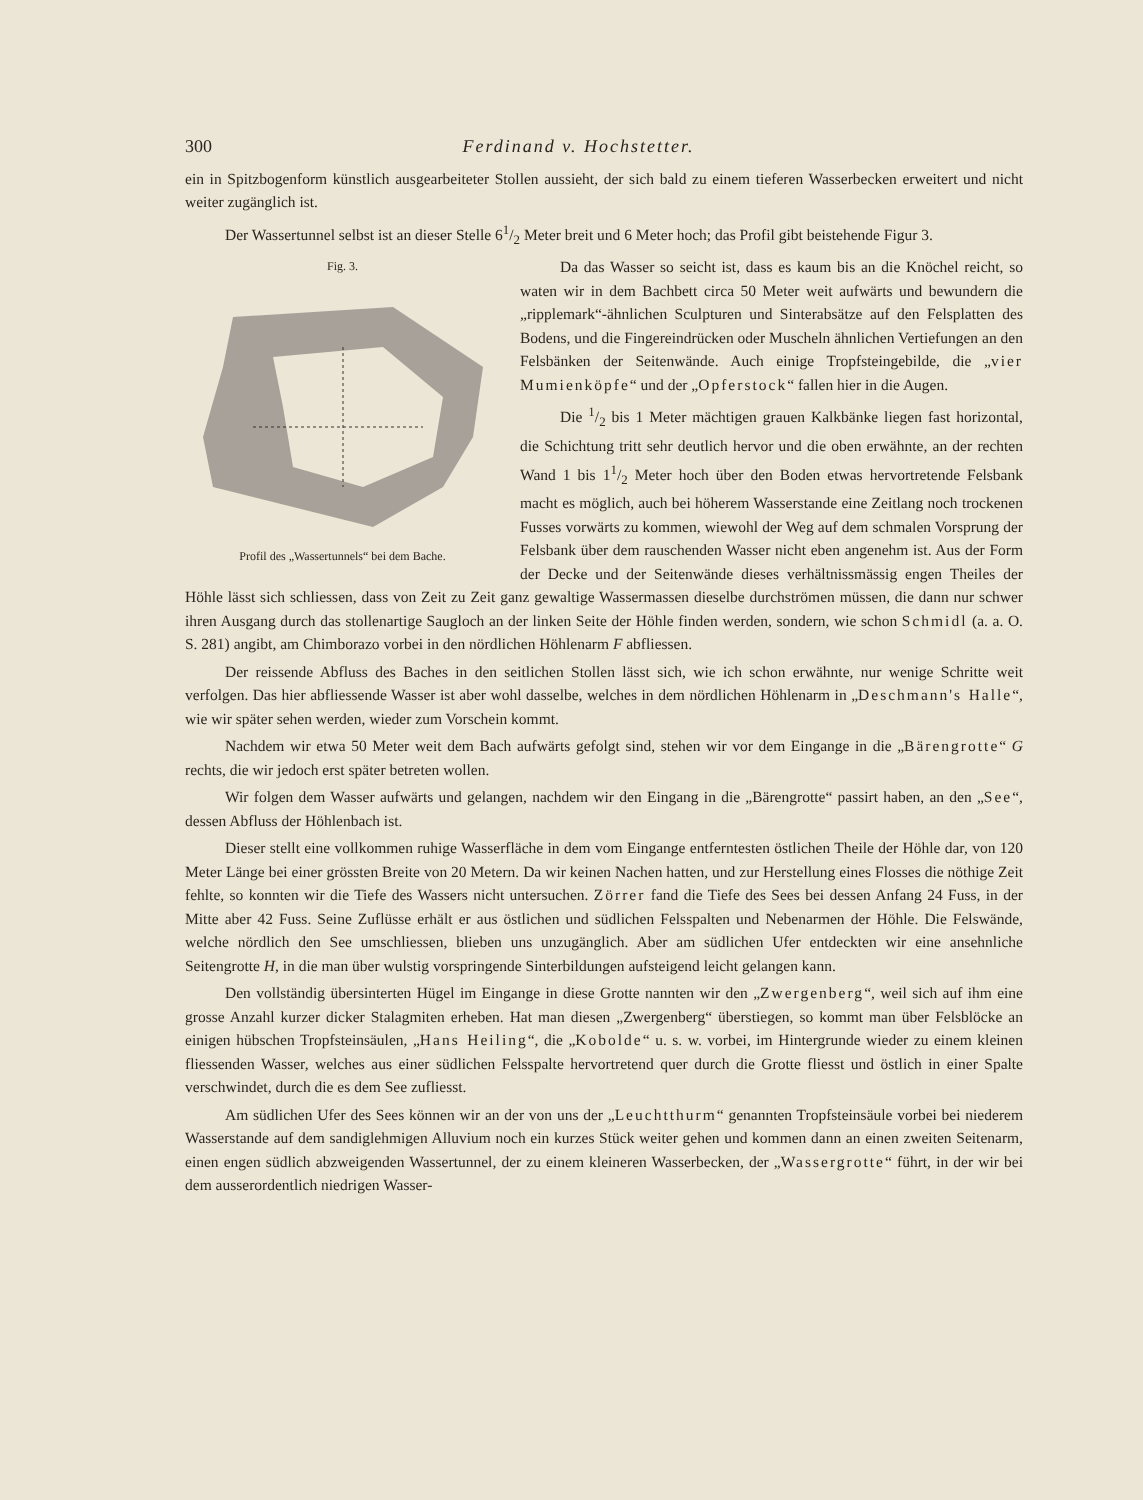300 Ferdinand v. Hochstetter.
ein in Spitzbogenform künstlich ausgearbeiteter Stollen aussieht, der sich bald zu einem tieferen Wasserbecken erweitert und nicht weiter zugänglich ist.
Der Wassertunnel selbst ist an dieser Stelle 61/2 Meter breit und 6 Meter hoch; das Profil gibt beistehende Figur 3.
Fig. 3. Profil des „Wassertunnels“ bei dem Bache.
Da das Wasser so seicht ist, dass es kaum bis an die Knöchel reicht, so waten wir in dem Bachbett circa 50 Meter weit aufwärts und bewundern die „ripplemark“-ähnlichen Sculpturen und Sinterabsätze auf den Felsplatten des Bodens, und die Fingereindrücken oder Muscheln ähnlichen Vertiefungen an den Felsbänken der Seitenwände. Auch einige Tropfsteingebilde, die „vier Mumienköpfe“ und der „Opferstock“ fallen hier in die Augen.
Die 1/2 bis 1 Meter mächtigen grauen Kalkbänke liegen fast horizontal, die Schichtung tritt sehr deutlich hervor und die oben erwähnte, an der rechten Wand 1 bis 11/2 Meter hoch über den Boden etwas hervortretende Felsbank macht es möglich, auch bei höherem Wasserstande eine Zeitlang noch trockenen Fusses vorwärts zu kommen, wiewohl der Weg auf dem schmalen Vorsprung der Felsbank über dem rauschenden Wasser nicht eben angenehm ist. Aus der Form der Decke und der Seitenwände dieses verhältnissmässig engen Theiles der Höhle lässt sich schliessen, dass von Zeit zu Zeit ganz gewaltige Wassermassen dieselbe durchströmen müssen, die dann nur schwer ihren Ausgang durch das stollenartige Saugloch an der linken Seite der Höhle finden werden, sondern, wie schon Schmidl (a. a. O. S. 281) angibt, am Chimborazo vorbei in den nördlichen Höhlenarm F abfliessen.
Der reissende Abfluss des Baches in den seitlichen Stollen lässt sich, wie ich schon erwähnte, nur wenige Schritte weit verfolgen. Das hier abfliessende Wasser ist aber wohl dasselbe, welches in dem nördlichen Höhlenarm in „Deschmann's Halle“, wie wir später sehen werden, wieder zum Vorschein kommt.
Nachdem wir etwa 50 Meter weit dem Bach aufwärts gefolgt sind, stehen wir vor dem Eingange in die „Bärengrotte“ G rechts, die wir jedoch erst später betreten wollen.
Wir folgen dem Wasser aufwärts und gelangen, nachdem wir den Eingang in die „Bärengrotte“ passirt haben, an den „See“, dessen Abfluss der Höhlenbach ist.
Dieser stellt eine vollkommen ruhige Wasserfläche in dem vom Eingange entferntesten östlichen Theile der Höhle dar, von 120 Meter Länge bei einer grössten Breite von 20 Metern. Da wir keinen Nachen hatten, und zur Herstellung eines Flosses die nöthige Zeit fehlte, so konnten wir die Tiefe des Wassers nicht untersuchen. Zörrer fand die Tiefe des Sees bei dessen Anfang 24 Fuss, in der Mitte aber 42 Fuss. Seine Zuflüsse erhält er aus östlichen und südlichen Felsspalten und Nebenarmen der Höhle. Die Felswände, welche nördlich den See umschliessen, blieben uns unzugänglich. Aber am südlichen Ufer entdeckten wir eine ansehnliche Seitengrotte H, in die man über wulstig vorspringende Sinterbildungen aufsteigend leicht gelangen kann.
Den vollständig übersinterten Hügel im Eingange in diese Grotte nannten wir den „Zwergenberg“, weil sich auf ihm eine grosse Anzahl kurzer dicker Stalagmiten erheben. Hat man diesen „Zwergenberg“ überstiegen, so kommt man über Felsblöcke an einigen hübschen Tropfsteinsäulen, „Hans Heiling“, die „Kobolde“ u. s. w. vorbei, im Hintergrunde wieder zu einem kleinen fliessenden Wasser, welches aus einer südlichen Felsspalte hervortretend quer durch die Grotte fliesst und östlich in einer Spalte verschwindet, durch die es dem See zufliesst.
Am südlichen Ufer des Sees können wir an der von uns der „Leuchtthurm“ genannten Tropfsteinsäule vorbei bei niederem Wasserstande auf dem sandiglehmigen Alluvium noch ein kurzes Stück weiter gehen und kommen dann an einen zweiten Seitenarm, einen engen südlich abzweigenden Wassertunnel, der zu einem kleineren Wasserbecken, der „Wassergrotte“ führt, in der wir bei dem ausserordentlich niedrigen Wasser-